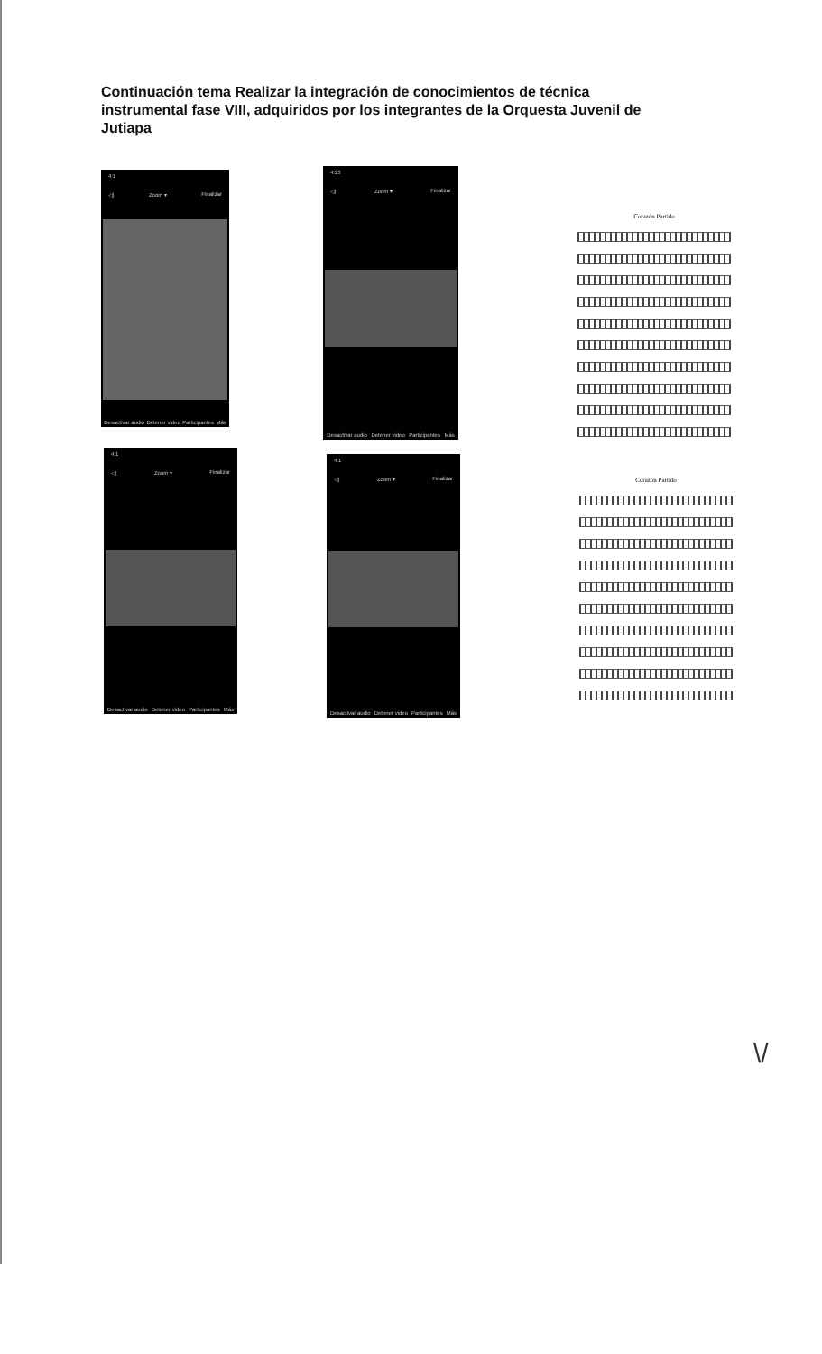Continuación tema Realizar la integración de conocimientos de técnica instrumental fase VIII, adquiridos por los integrantes de la Orquesta Juvenil de Jutiapa
4:1
◁) Zoom ▾ Finalizar
Desactivar audio Detener video Participantes Más
4:23
◁) Zoom ▾ Finalizar
Desactivar audio Detener video Participantes Más
4:1
◁) Zoom ▾ Finalizar
Desactivar audio Detener video Participantes Más
4:1
◁) Zoom ▾ Finalizar
Desactivar audio Detener video Participantes Más
Corazón Partido
Corazón Partido
\/